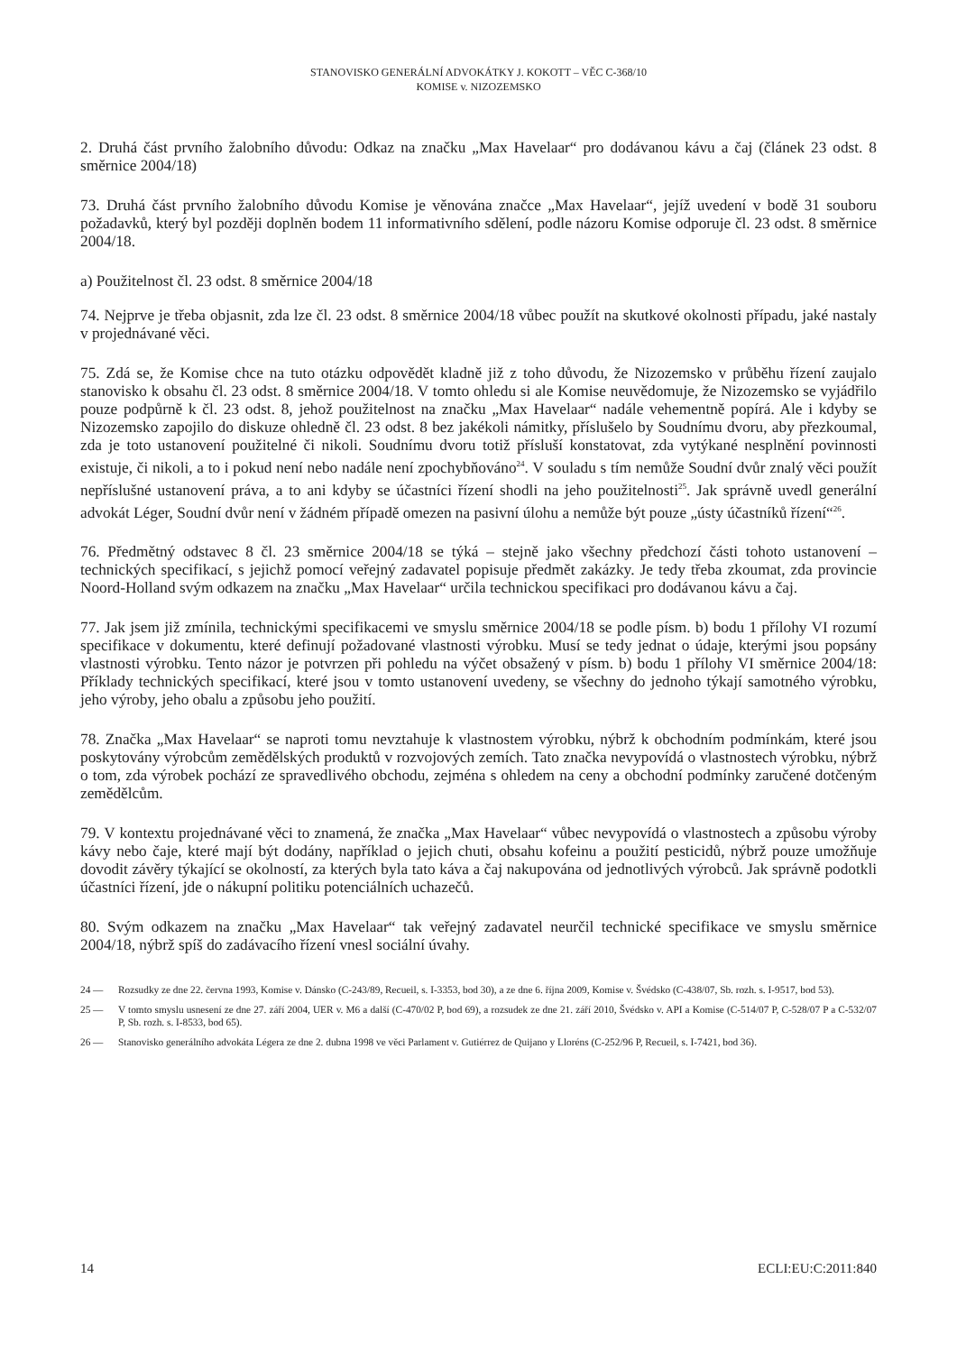STANOVISKO GENERÁLNÍ ADVOKÁTKY J. KOKOTT – VĚC C-368/10
KOMISE v. NIZOZEMSKO
2. Druhá část prvního žalobního důvodu: Odkaz na značku „Max Havelaar“ pro dodávanou kávu a čaj (článek 23 odst. 8 směrnice 2004/18)
73. Druhá část prvního žalobního důvodu Komise je věnována značce „Max Havelaar“, jejíž uvedení v bodě 31 souboru požadavků, který byl později doplněn bodem 11 informativního sdělení, podle názoru Komise odporuje čl. 23 odst. 8 směrnice 2004/18.
a) Použitelnost čl. 23 odst. 8 směrnice 2004/18
74. Nejprve je třeba objasnit, zda lze čl. 23 odst. 8 směrnice 2004/18 vůbec použít na skutkové okolnosti případu, jaké nastaly v projednávané věci.
75. Zdá se, že Komise chce na tuto otázku odpovědět kladně již z toho důvodu, že Nizozemsko v průběhu řízení zaujalo stanovisko k obsahu čl. 23 odst. 8 směrnice 2004/18. V tomto ohledu si ale Komise neuvědomuje, že Nizozemsko se vyjádřilo pouze podpůrně k čl. 23 odst. 8, jehož použitelnost na značku „Max Havelaar“ nadále vehementně popírá. Ale i kdyby se Nizozemsko zapojilo do diskuze ohledně čl. 23 odst. 8 bez jakékoli námitky, příslušelo by Soudnímu dvoru, aby přezkoumal, zda je toto ustanovení použitelné či nikoli. Soudnímu dvoru totiž přísluší konstatovat, zda vytýkané nesplnění povinnosti existuje, či nikoli, a to i pokud není nebo nadále není zpochybňováno<sup>24</sup>. V souladu s tím nemůže Soudní dvůr znalý věci použít nepříslušné ustanovení práva, a to ani kdyby se účastníci řízení shodli na jeho použitelnosti<sup>25</sup>. Jak správně uvedl generální advokát Léger, Soudní dvůr není v žádném případě omezen na pasivní úlohu a nemůže být pouze „ústy účastníků řízení“<sup>26</sup>.
76. Předmětný odstavec 8 čl. 23 směrnice 2004/18 se týká – stejně jako všechny předchozí části tohoto ustanovení – technických specifikací, s jejichž pomocí veřejný zadavatel popisuje předmět zakázky. Je tedy třeba zkoumat, zda provincie Noord-Holland svým odkazem na značku „Max Havelaar“ určila technickou specifikaci pro dodávanou kávu a čaj.
77. Jak jsem již zmínila, technickými specifikacemi ve smyslu směrnice 2004/18 se podle písm. b) bodu 1 přílohy VI rozumí specifikace v dokumentu, které definují požadované vlastnosti výrobku. Musí se tedy jednat o údaje, kterými jsou popsány vlastnosti výrobku. Tento názor je potvrzen při pohledu na výčet obsažený v písm. b) bodu 1 přílohy VI směrnice 2004/18: Příklady technických specifikací, které jsou v tomto ustanovení uvedeny, se všechny do jednoho týkají samotného výrobku, jeho výroby, jeho obalu a způsobu jeho použití.
78. Značka „Max Havelaar“ se naproti tomu nevztahuje k vlastnostem výrobku, nýbrž k obchodním podmínkám, které jsou poskytovány výrobcům zemědělských produktů v rozvojových zemích. Tato značka nevypovídá o vlastnostech výrobku, nýbrž o tom, zda výrobek pochází ze spravedlivého obchodu, zejména s ohledem na ceny a obchodní podmínky zaručené dotčeným zemědělcům.
79. V kontextu projednávané věci to znamená, že značka „Max Havelaar“ vůbec nevypovídá o vlastnostech a způsobu výroby kávy nebo čaje, které mají být dodány, například o jejich chuti, obsahu kofeinu a použití pesticidů, nýbrž pouze umožňuje dovodit závěry týkající se okolností, za kterých byla tato káva a čaj nakupována od jednotlivých výrobců. Jak správně podotkli účastníci řízení, jde o nákupní politiku potenciálních uchazečů.
80. Svým odkazem na značku „Max Havelaar“ tak veřejný zadavatel neurčil technické specifikace ve smyslu směrnice 2004/18, nýbrž spíš do zadávacího řízení vnesl sociální úvahy.
24 — Rozsudky ze dne 22. června 1993, Komise v. Dánsko (C-243/89, Recueil, s. I-3353, bod 30), a ze dne 6. října 2009, Komise v. Švédsko (C-438/07, Sb. rozh. s. I-9517, bod 53).
25 — V tomto smyslu usnesení ze dne 27. září 2004, UER v. M6 a další (C-470/02 P, bod 69), a rozsudek ze dne 21. září 2010, Švédsko v. API a Komise (C-514/07 P, C-528/07 P a C-532/07 P, Sb. rozh. s. I-8533, bod 65).
26 — Stanovisko generálního advokáta Légera ze dne 2. dubna 1998 ve věci Parlament v. Gutiérrez de Quijano y Lloréns (C-252/96 P, Recueil, s. I-7421, bod 36).
14 ECLI:EU:C:2011:840